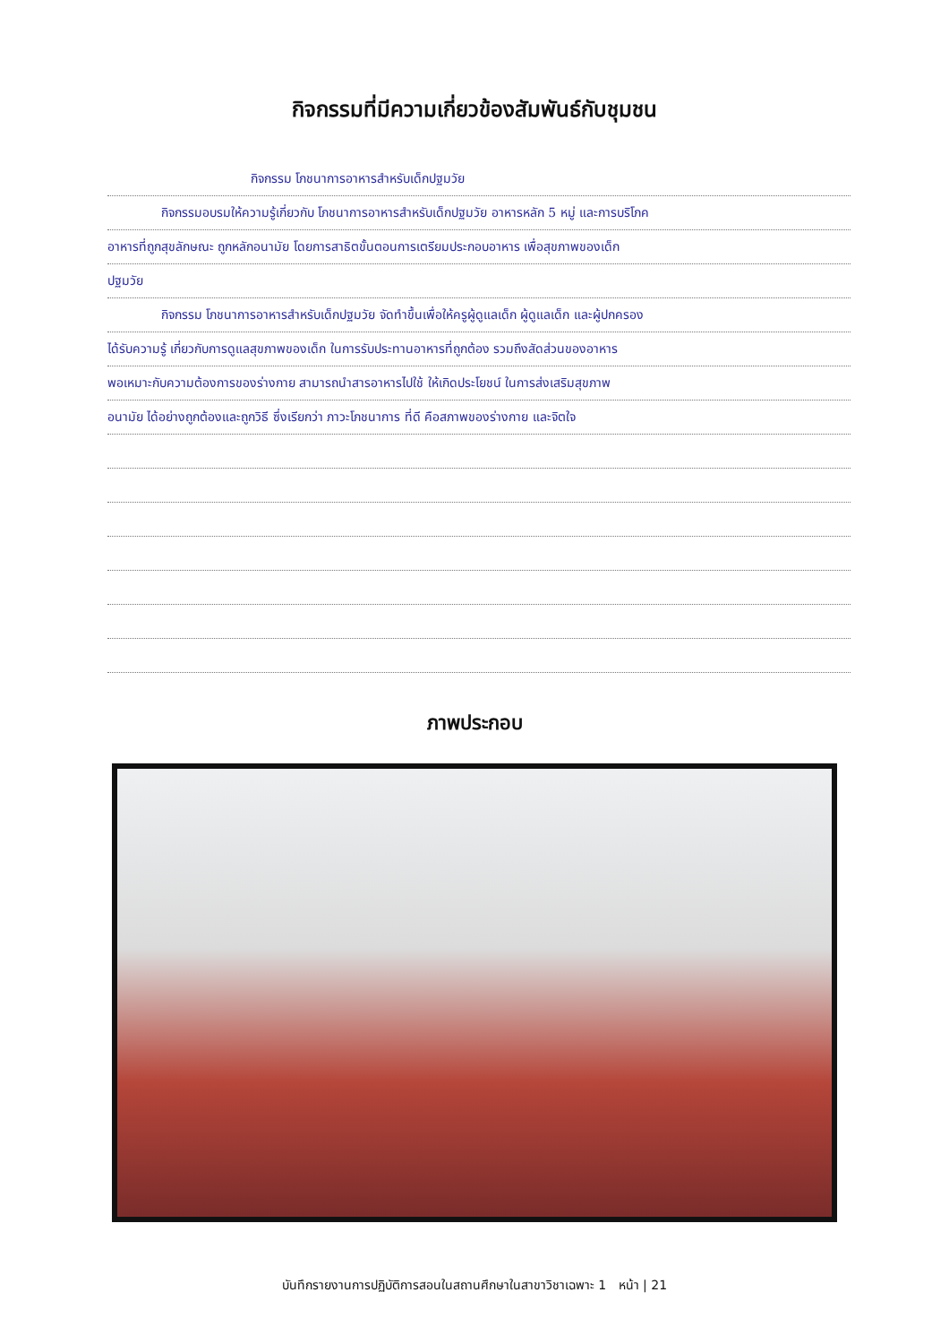กิจกรรมที่มีความเกี่ยวข้องสัมพันธ์กับชุมชน
กิจกรรม โภชนาการอาหารสำหรับเด็กปฐมวัย
กิจกรรมอบรมให้ความรู้เกี่ยวกับ โภชนาการอาหารสำหรับเด็กปฐมวัย อาหารหลัก 5 หมู่ และการบริโภค
อาหารที่ถูกสุขลักษณะ ถูกหลักอนามัย โดยการสาธิตขั้นตอนการเตรียมประกอบอาหาร เพื่อสุขภาพของเด็ก
ปฐมวัย
กิจกรรม โภชนาการอาหารสำหรับเด็กปฐมวัย จัดทำขึ้นเพื่อให้ครูผู้ดูแลเด็ก ผู้ดูแลเด็ก และผู้ปกครอง
ได้รับความรู้ เกี่ยวกับการดูแลสุขภาพของเด็ก ในการรับประทานอาหารที่ถูกต้อง รวมถึงสัดส่วนของอาหาร
พอเหมาะกับความต้องการของร่างกาย สามารถนำสารอาหารไปใช้ ให้เกิดประโยชน์ ในการส่งเสริมสุขภาพ
อนามัย ได้อย่างถูกต้องและถูกวิธี ซึ่งเรียกว่า ภาวะโภชนาการ ที่ดี คือสภาพของร่างกาย และจิตใจ
ภาพประกอบ
บันทึกรายงานการปฏิบัติการสอนในสถานศึกษาในสาขาวิชาเฉพาะ 1 หน้า | 21